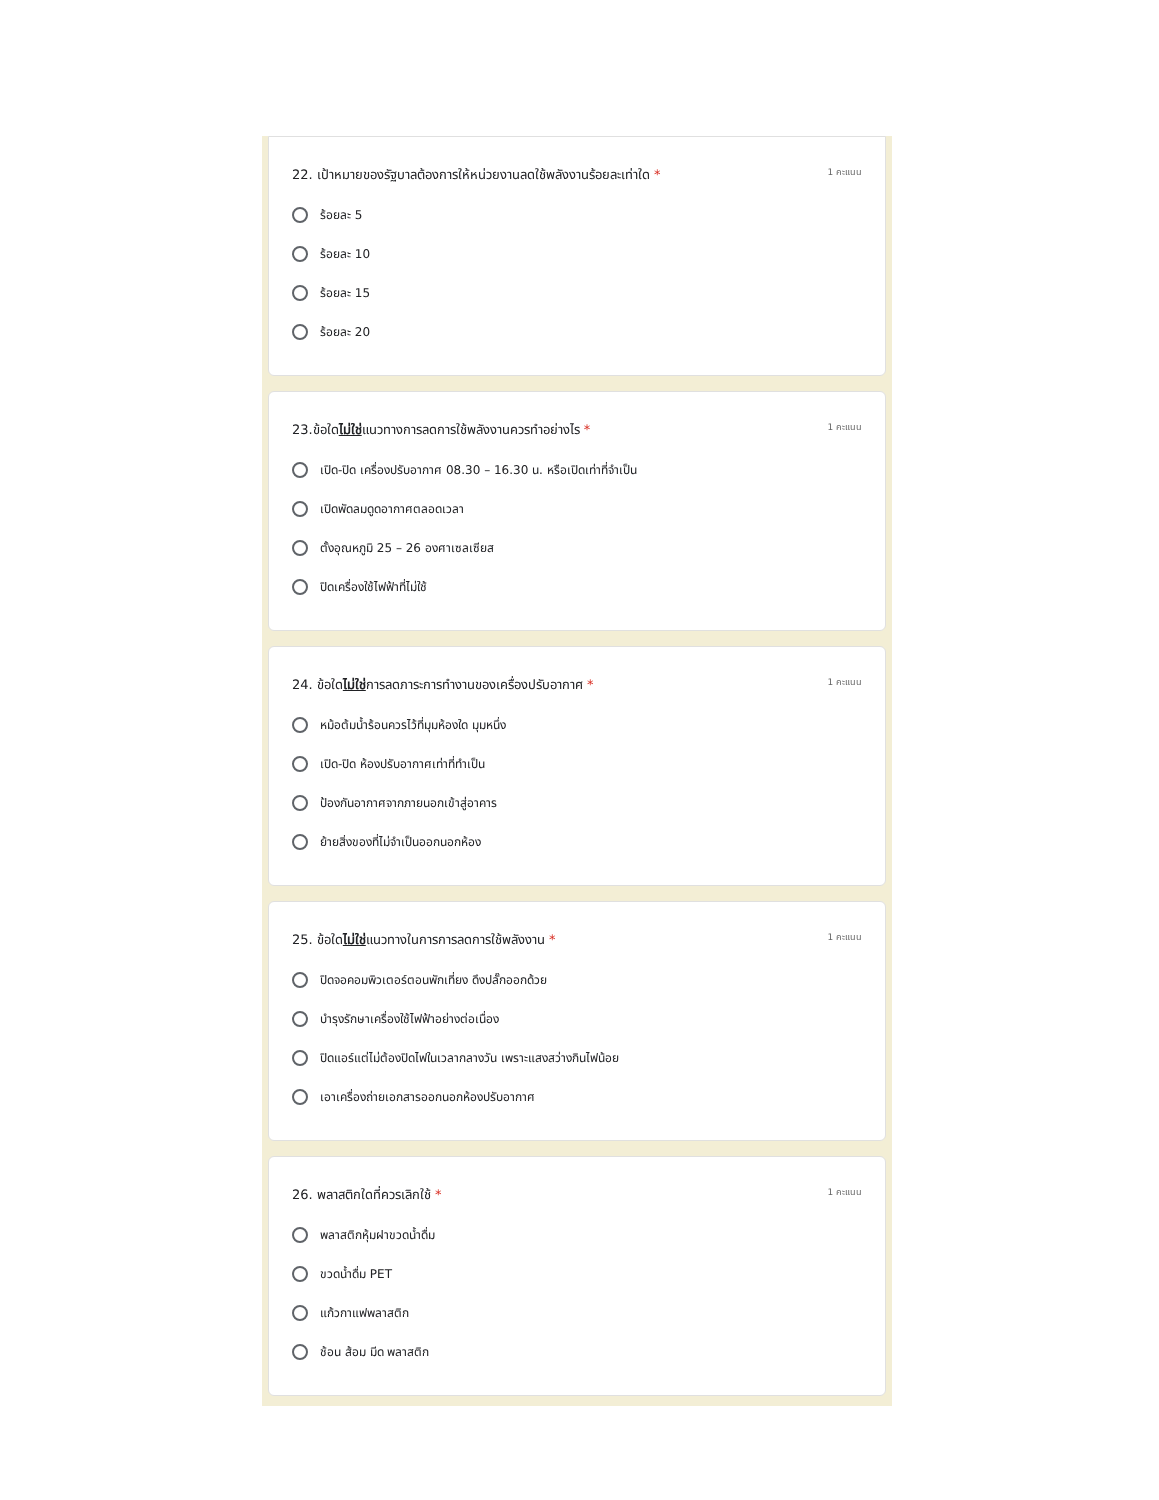22. เป้าหมายของรัฐบาลต้องการให้หน่วยงานลดใช้พลังงานร้อยละเท่าใด * 1 คะแนน
ร้อยละ 5
ร้อยละ 10
ร้อยละ 15
ร้อยละ 20
23.ข้อใดไม่ใช่แนวทางการลดการใช้พลังงานควรทำอย่างไร * 1 คะแนน
เปิด-ปิด เครื่องปรับอากาศ 08.30 – 16.30 น. หรือเปิดเท่าที่จำเป็น
เปิดพัดลมดูดอากาศตลอดเวลา
ตั้งอุณหภูมิ 25 – 26 องศาเซลเซียส
ปิดเครื่องใช้ไฟฟ้าที่ไม่ใช้
24. ข้อใดไม่ใช่การลดภาระการทำงานของเครื่องปรับอากาศ * 1 คะแนน
หม้อต้มน้ำร้อนควรไว้ที่มุมห้องใด มุมหนึ่ง
เปิด-ปิด ห้องปรับอากาศเท่าที่ทำเป็น
ป้องกันอากาศจากภายนอกเข้าสู่อาคาร
ย้ายสิ่งของที่ไม่จำเป็นออกนอกห้อง
25. ข้อใดไม่ใช่แนวทางในการการลดการใช้พลังงาน * 1 คะแนน
ปิดจอคอมพิวเตอร์ตอนพักเที่ยง ดึงปลั๊กออกด้วย
บำรุงรักษาเครื่องใช้ไฟฟ้าอย่างต่อเนื่อง
ปิดแอร์แต่ไม่ต้องปิดไฟในเวลากลางวัน เพราะแสงสว่างกินไฟน้อย
เอาเครื่องถ่ายเอกสารออกนอกห้องปรับอากาศ
26. พลาสติกใดที่ควรเลิกใช้ * 1 คะแนน
พลาสติกหุ้มฝาขวดน้ำดื่ม
ขวดน้ำดื่ม PET
แก้วกาแฟพลาสติก
ช้อน ส้อม มีด พลาสติก